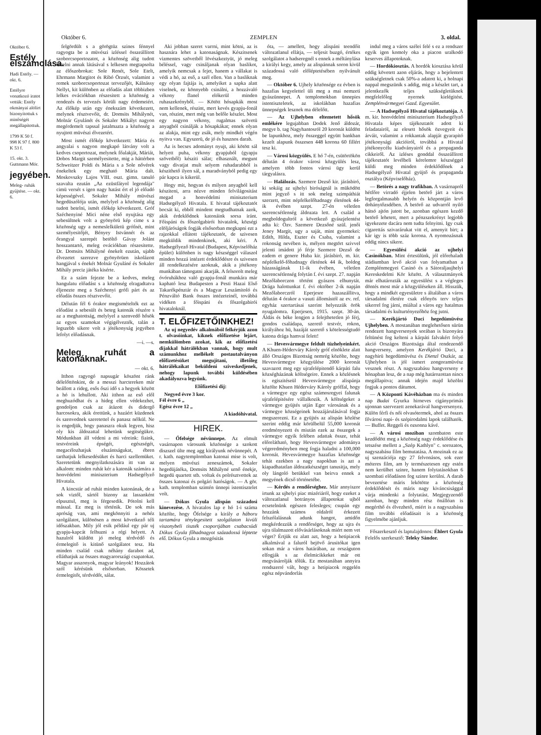Október 6.
Estély elszámolása.
Hadi Estély. — okt. 6.
Estélyre vonatkozó iratot vettük: Estély okmányai alólírt bizonyítottuk s minőségét megállapítottuk.
1799 K 50 f. 998 K 97 f. 800 K 53 f.
15. okt. 3. Guttmann Mór.
jegyében.
Meleg- ruhák gyűjtése. — okt. 6.
Október 6. ZEMPLEN 3. oldal.
felgördült s a görögtüz szines fénnyel ragyogta be a müvészi izléssel összeállított szoborcsoportozatot, a közönség alig tudott betelni annak látásával s lelkesen megtapsolta az élőszobrokat: Sole Renét, Sole Etelt, Ehrmann Margitot és Ribó Örzsét, valamint a remek szoborcsoportozat tervezőjét, Kálnássy Nellyt, kit különben az előadás alatt többizben lelkes ovációkban részesitett a közönség a rendezés és tervezés körüli nagy érdemeiért. Az élőkép után egy énekszám következett, melynek résztvevőit, dr. Domsits Mihálynét, Molnár Gyulánét és Sokaler Mikályt nagyon megérdemelt tapssal jutalmazta a közönség a nyujtott müvészi élvezetért.
Most ismét élőkép következett: Mária és angyalai s nagyon megkapó látvány volt a kedves csoportozat, melynek főalakját, Máriát, Dobos Margit személyesitette, mig a háttérben Schweitzer Poldi és Mária s a Sole nővérek énekeltek egy megható Mária dalt. Moskovszky Lajos VIII. oszt. gimn. tanuló szavalta ezután „Az ezüstfátyol legendája" cimü versét s igen nagy hatást ért el jó előadó képességével. Sokaler Mihály müvészi hegedüszólója után, melylyel a közönség alig tudott betelni, ismét élőkép következett. Gróf Széchenyiné Mici néne első nyujtása egy sebesültnek volt a gyönyörü kép cime s a közönség ugy a nemeslelkületü grófnét, mint személyesitőjét, Bényey Istvánnét és az őrangyal szerepét betöltő Gávay Jolánt hosszantartó, meleg ovációkban részesitette. Dr. Domsits Mihályné énekelt ezután, ujabb élvezetet szerezve gyönyörüen iskolázott hangjával s énekét Molnár Gyuláné és Sokaler Mihály preciz játéka kisérte.
Ez a szám fejezte be a kedves, meleg hangulatu előadást s a közönség elragadtatva éljenezte meg a Széchenyi grófi párt és az előadás összes résztvevőit.
Délután fél 6 órakor megismételték ezt az előadást a sebesült és beteg katonák részére s az a meghatottság, melylyel a szenvedő hősök az egyes szamokat végigélvezték, talán a legszebb sikere volt a jótékonyság jegyében lefolyt előadásnak.
—i. —s.
Meleg ruhát a katonáknak.
— okt. 6.
Itthon ragyogó napsugár köszönt ránk délelőttönkint, de a messzi harctereken már beállott a rideg, esős őszi idő s a hegyek között a hó is lehullott. Aki itthon az eső elől meghuzódhat és a hideg ellen védekezhet, gondoljon csak az átázott és didergő harcosokra, akik érettünk, a hazáért küzdenek és szenvednek szeretettel és panasz nélkül. Ne is engedjük, hogy panaszra okuk legyen, hisz oly kis áldozattal lehetünk segitségükre. Módunkban áll védeni a mi véreink: fiaink, testvéreink épségét, egészségét, megacélozhatjuk elszántságukat, ébren tarthatjuk lelkesedésüket és harci szellemüket. Szeretetünk megnyilatkozására itt van az alkalom: minden ruhát kér a katonák számára a honvédelmi miniszterium Hadsegélyző Hivatala.
A kincstár ad ruhát minden katonának, de a sok viztől, sártól bizony az lassanként elpusztul, meg is férgesedik. Pótolni kell mással. Ez meg is történik. De sok más apróság van, ami megkönnyiti a nehéz szolgálatot, különösen a most következő téli időszakban. Mily jól esik például egy pár uj gyapju-kapcát felhuzni a régi helyett. A hazulról küldött jó meleg térdvédő és érmelegitő is kitünő szolgálatot tesz. Ha minden család csak néhány darabot ad, elláthatjuk az összes magyarországi csapatokat. Magyar asszonyok, magyar leányok! Hozzátok szól kérésünk elsősorban. Kössetek érmelegitőt, térdvédőt, sálat.
Aki jobban szeret varrni, mint kötni, az is hasznára lehet a katonaságnak. Készitsenek vizmentes szövetből lövészkeztyüt, jó meleg béléssel, vagy csináljanak olyan baslikot, amelyik nemcsak a fejet, hanem a vállakat is védi a hó, az eső, a szél ellen. Van a baslik­nak egy olyan fajtája is, amelyiket a sapka alatt viselnek, ez könnyebb csinálni, a hozzávaló vékony flanel elókerül minden ruhaszekrényből. — Kötött hósapkák most nem kellenek, részint, mert kevés gyapju-fonál van, részint, mert még van belőle készlet. Most egy nagyon vékony, rugalmas szövetü anyagból csinálják a hósapkákat; ennek olyan az alakja, mint egy zsák, mely mindkét végén nyitva van. Egyszerü, de jó és hasznos darab.
Az is becses adományt nyujt, aki kötött sál helyett puha, vékony gyapjuból (gyapju szövetből) késziti sálat; elhasznált, megunt vagy divatjat mult selyem ruhadarabból is készithető ilyen sál, a maradványból pedig egy pár kapca is kikerül.
Hogy mit, hogyan és milyen anyagból kell késziteni, arra nézve minden felvilágositást megad a honvédelmi miniszterium Hadsegélyző Hivatala. E hivatal tájékoztatót bocsát ki, ebből mindent megtudhatnak azok, akik érdeklődnek katonáink sorsa iránt. Főispáni és főszolgabirói hivatalok, községi elöljáróságok fogják elsősorban megkapni ezt a rajzokkal ellátott tájékoztatót, de szivesen megküldik mindenkinek, aki kéri. A Hadsegélyező Hivatal (Budapest, Képviselőház épület) különben is nagy készséggel válaszol minden hozzá intézett érdeklődésre és szivesen áll rendelkezésére azoknak, akik a jótékony munkában támogatni akarják. A felsorolt meleg óvóruhákhoz való gyapju-fonál munkára már kapható lesz Budapesten a Pesti Hazai Első Takarékpénztár és a Magyar Leszámitoló és Pénzváltó Bank összes intézeteinél, továbbá vidéken a főispáni és főszolgabirói hivataloknál.
T. ELŐFIZETŐINKHEZ!
Az uj negyedév alkalmából felkérjük azon t. olvasóinkat, kiknek előfizetése lejárt, nemkülömben azokat, kik az előfizetési dijakkal hátrálékban vannak, hogy mult számunkhoz mellékelt postautalványon előfizetésüket megujitani, illetőleg hátrálékaikat beküldeni szivesked­jenek, nehogy lapunk további küldésében akadályozva legyünk.
Előfizetési dij:
Negyed évre 3 kor.
Fél évre 6 „
Egész évre 12 „
A kiadóhivatal.
HIREK.
— Őfelsége névünnepe. Az elmult vasárnapon városunk közönsége a szokott diszszel ülte meg agg királyunk névünnepét. A r. kath. nagytemplomban katonai mise is volt, melyen müvészi zeneszámok, Sokaler hegedüjátéka, Domsits Mihályné urnő énekje, hegedü quartett stb. voltak és polrésztvettek az összes katonai és polgári hatóságok. — A gör. kath. templomban szintén ünnepi istentisztelet volt.
— Dókus Gyula alispán századosi kinevezése. A hivatalos lap e hó 1-i száma közölte, hogy Őfelsége a király a háboru tartamára ténylegesitett szolgálaton kivüli viszonybeli tiszték csoportjában csabacsüdi Dókus Gyula főhadnagyot századossá léptette elő. Dókus Gyula a mozgósitás
óta, — amellett, hogy alispáni teendőit változatlanul ellátja, — teljesit buzgó, értékes szolgálatot a hadseregnél s ennek a méltánylása a királyi kegy, amely az alispánnak soron kivül századossá való előléptetésében nyilvánult meg.
— Október 6. Ujhely közönsége ez évben is hazafias kegyelettel üli meg a mai nemzeti gyászünnepet. A templomokban ünnepies istentiszteletek, az iskolákban hazafias ünnepségek lesznek ma délelőtt.
— Az Ujhelyben eltemetett hősök emlékére legujabban Dodek Jenő áldozár, megye b. tag Nagyhantosról 20 koronát küldött be lapunkhoz, mely összeggel együtt bankban kezelt alapunk összesen 448 korona 60 fillért tesz ki.
— Városi közgyülés. E hó 7-én, csütörtökön délután 4 órakor városi közgyülés lesz, amelyen több fontos városi ügy kerül tárgyalásra.
— Halálozás. Szemere Dezső kir. járásbiró, ki sokáig az ujhelyi biróságnál is müködött mint jegyző s itt sok meleg szimpáthiát szerzett, mint népfelkelőhadnagy életének 44-ik évében szept. 27-én véletlen szerencsétlenség áldozata lett. A család a megboldogultról a következő gyászjelentést adta ki: Özv. Szemere Dezsőné szül. jenői Jeney Margit, ugy a saját, mint gyermekei: Edith, Hilda, Eszter és Csaba, valamint a rokonság nevében is, mélyen megtört szivvel jelenti imádott jó férje Szemere Dezső de eadem et genere Huba kir. járásbiró, m. kir. népfelkelő-főhadnagy életének 44 ik, boldog házasságának 11-ik évében, véletlen szerencsétlenség folytán f. évi szept. 27. napján Mezőlaborczon történt gyászos elhunytát. Drága halottunkat f. évi október 2-ik napján Mezőlaborczról Eperjesre hazaszállitva, délután 4 órakor a vasuti állomástól az ev. ref. egyház szertartásai szerint helyezzük örök nyugalomra. Eperjesen, 1915. szept. 30-án. Áldás és béke lengjen a felejthetetlen jó férj, gondos családapa, szerető testvér, rokon, királyához hü, hazáját szerető s kötelességtudó katona drága hamvai felett!
— Hevesvármegye feldult tüzhelyeinkért. A Khuen-Héderváry Károly gróf elnöklete alatt álló Országos Bizottság nemrég közölte, hogy Hevesvármegye közgyülése 2000 koronát szavazott meg egy ujrafelépitendő kárpáti falu községházának költségeire. Ennek a közlésnek is egiszitéseül Hevesvármegye alispánja közölte Khuen Héderváry Károly gróffal, hogy a vármegye egy egész számosregyei falunak ujrafelépitésére vállalkozik. A költségeket a vármegye gyüjtés utján Eger városának és a vármegye községeinek hozzájárulásával fogja megszerezni. Ez a gyüjtés az alispán közlése szerint eddig már körülbelül 55,000 koronát eredményezett és miután ezek az összegek a vármegye egyik felében adattak össze, tehát előrelátható, hogy Hevesvármegye adománya végeredményben meg fogja haladni a 100,000 koronát. Hevesvármegye hazafias közönsége tehát ezekben a nagy napokban is azt a kiapadhatatlan áldozatkészséget tanusitja, mely oly lángoló betükkel van beirva ennek a megyének dicső történetébe.
— Kérdés a rendőrséghez. Már annyiszor irtunk az ujhelyi piac mizériáról, hogy ezeket a változatlanul botrányos állapotokat ujból ecsetelnünk egészen felesleges; csupán egy hozzánk számos oldalról érkezett felszólalásnak adunk hangot, amidőn megkérdezzük a rendőrséget, hogy az ujra és ujra tilalmazott elővásárlásoknak miért nem vet véget? Értjük ez alatt azt, hogy a hetipiacok alkalmával a faluról bejövő árusitókat igen sokan már a város határában, az országuton elfogják s az élelmicikkeket már ott megvásárolják tőlük. Ez mostanában annyira rendszerré vált, hogy a hetipiacok reggelén egész népvándorlás
indul meg a város szélei felé s ez a rendszer egyik igen komoly oka a piacon uralkodó keserves állapotoknak.
— Hordókiosztás. A hordók kiosztása körül eddig követett azon eljárás, hogy a bejelentett szükségletnek csak 50%-a adatott ki, a holnapi nappal megszünik s addig, mig a készlet tart, a jelentkezők teljes szükségletüknek megfelelőleg nyernek kielégitést. Zemplénvármegyei Gazd. Egyesület.
— A Hadsegélyző Hivatal tájékoztatója. A m. kir. honvédelmi miniszterium Hadsegélyző Hivatala képes tájékoztatót adott ki feladatairól, az elesett hősök özvegyeit és árváit, valamint a rokkantak alapját gyarapitó jótékonysági akcióiról, továbbá a Hivatal jótékonycélu kiadványairól és a propaganda cikkeiről. Az izléses gonddal összeállitott tájékoztatót levélbeli kérelemre készséggel küldi meg minden érdeklődőnek a Hadsegélyző Hivatal gyüjtő és prapaganda osztálya (Képviselőház).
— Betörés a nagy trafikban. A vasárnapról hétfőre virradó éjjelen betörő járt a város legforgalmasabb helyén és központján levő dohánytőzsdében. A betörő az udvarról nyiló hátsó ajtón jutott be, azonban egészen kezdő betörő lehetett, mert a pénzszekrényt legjobb igyekezete dacára nem tudta felnyitni. Igy csak cigarettás szivaráruk­at vitt el, amenyit birt; a kár igy is több száz korona. A nyomozásnak eddig nincs sikere.
— Egyesülési akció az ujhelyi Casinókban. Mint értesülünk, jól előrehaladt stádiumban levő akció van folyamatban a Zemplénmegyei Casinó és a Sátoraljaujhelyi Kereskedelmi Kör között. A választmányok már elhatározták az egyesülést s a végleges döntés most már a közgyüléseken áll. Hisszük, hogy a mindkét egyesületre s általában a város társadalmi életére csak előnyös terv teljes sikerrel fog járni, miáltal a város egy hatalmas társadalmi és kulturtényezőhöz fog jutni.
— Kerékjártó Duci hegedümüvész Ujhelyben. A mostanában meglehetősen sürün rendezett hangversenyek sorában is bizonyára feltünést fog kelteni a kárpáti falvakért folyó akció Országos Bizottsága által rendezendő hangverseny, amelyen Kerékjártó Duci, a nagyhirü hegedümüvész és Dienzl Oszkár, az Ujhelyben is jól ismert zongoramüvész vesznek részt. A nagyszabásu hangverseny e hónapban lesz, de a nap még határozottan nincs megállapitva; annak idején majd közölni fogjuk a pontos dátumot.
— A Központi Kávéházban ma és minden nap Budai Gyurka hirneves cigányprimás ujonnan szervezett zenekarával hangversenyez. Külön férfi és női olvasótermek, ahol az összes fővárosi napi- és szépirodalmi lapok találhatók. — Buffet. Reggeli és ozsonna kávé.
— A városi moziban szombaton este kezdődött meg a közönség nagy érdeklődése és tetszése mellett a „Szép Kathlyn" c. sorozatos, nagyszabásu film bemutatása. A mozinak ez az uj szenzációja egy 27 felvonásos, sok ezer méteres film, am ly természetesen egy estén nem kerülhet szinre, hanem folytatásokban 6 szombati előadáson fog szinre kerülni. A darab bevezetése máris lekötötte a közönség érdeklődését és máris nagy kiváncsisággal várja mindenki a folytatást. Megjegyzendő azonban, hogy minden rész önállóan is megérthő és élvezhető, miért is a nagyszabásu film további előadásait is a közönség figyelmébe ajánljuk.
Főszerkesztő és laptulajdonos: Éhlert Gyula
Felelős szerkesztő: Teleky Sándor.